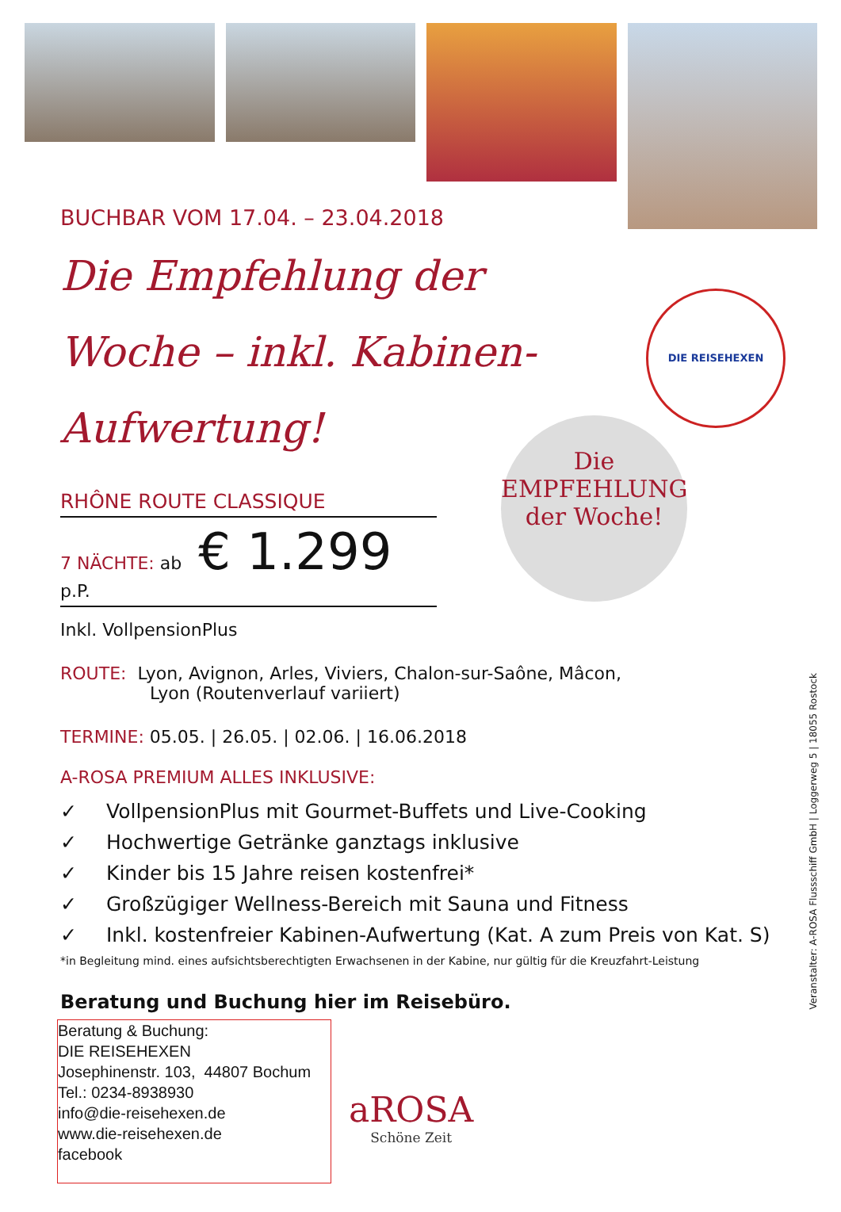BUCHBAR VOM 17.04. – 23.04.2018
Die Empfehlung der Woche – inkl. Kabinen-Aufwertung!
RHÔNE ROUTE CLASSIQUE
7 NÄCHTE: ab € 1.299 p.P.
Inkl. VollpensionPlus
ROUTE: Lyon, Avignon, Arles, Viviers, Chalon-sur-Saône, Mâcon,
Lyon (Routenverlauf variiert)
TERMINE: 05.05. | 26.05. | 02.06. | 16.06.2018
A-ROSA PREMIUM ALLES INKLUSIVE:
✓ VollpensionPlus mit Gourmet-Buffets und Live-Cooking
✓ Hochwertige Getränke ganztags inklusive
✓ Kinder bis 15 Jahre reisen kostenfrei*
✓ Großzügiger Wellness-Bereich mit Sauna und Fitness
✓ Inkl. kostenfreier Kabinen-Aufwertung (Kat. A zum Preis von Kat. S)
*in Begleitung mind. eines aufsichtsberechtigten Erwachsenen in der Kabine, nur gültig für die Kreuzfahrt-Leistung
Beratung und Buchung hier im Reisebüro.
Beratung & Buchung:
DIE REISEHEXEN
Josephinenstr. 103, 44807 Bochum
Tel.: 0234-8938930
info@die-reisehexen.de
www.die-reisehexen.de
facebook
DIE REISEHEXEN
Die
EMPFEHLUNG
der Woche!
aROSA
Schöne Zeit
Veranstalter: A-ROSA Flussschiff GmbH | Loggerweg 5 | 18055 Rostock